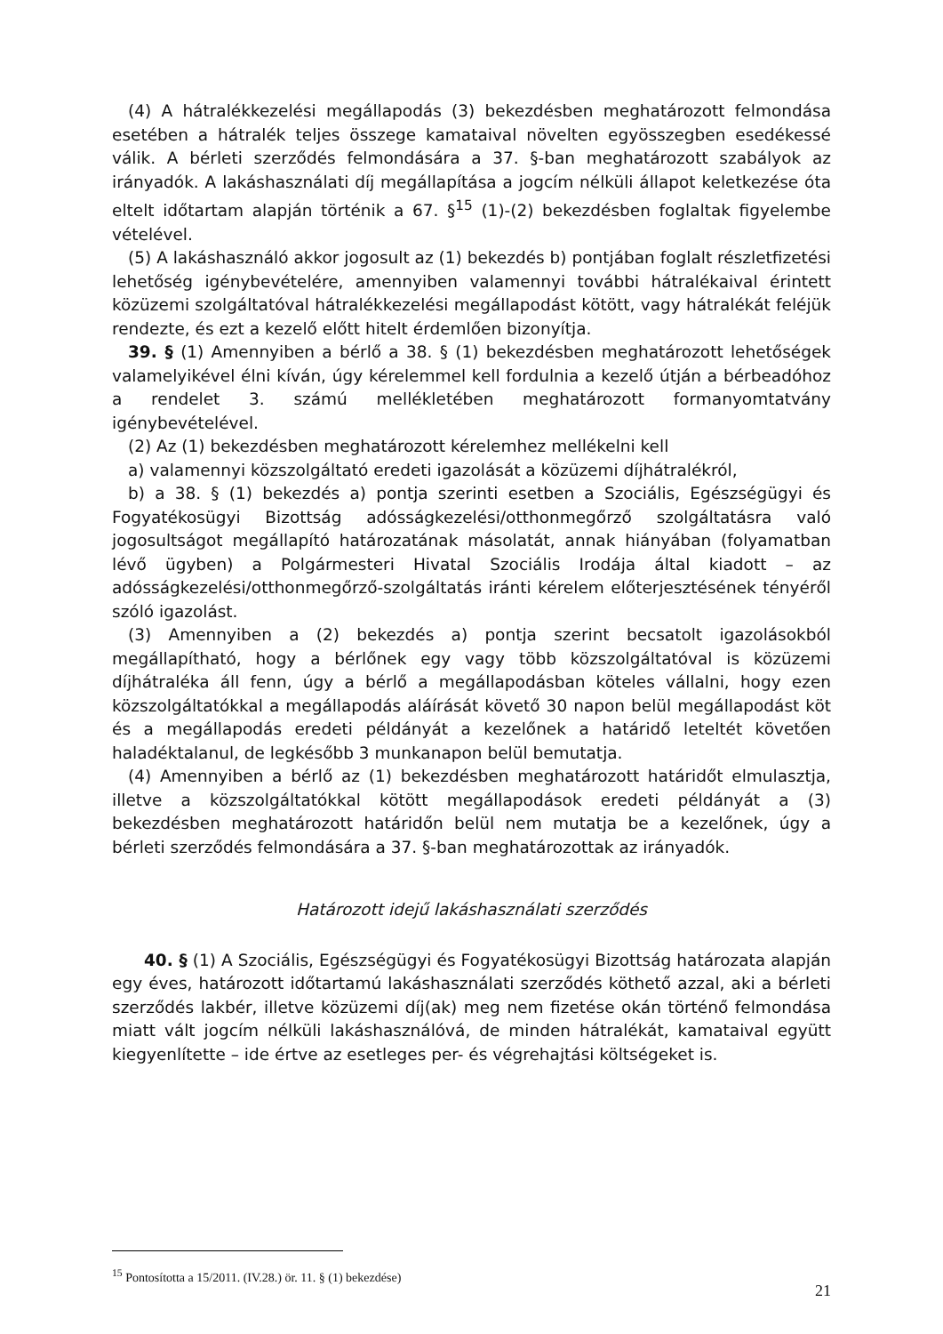(4) A hátralékkezelési megállapodás (3) bekezdésben meghatározott felmondása esetében a hátralék teljes összege kamataival növelten egyösszegben esedékessé válik. A bérleti szerződés felmondására a 37. §-ban meghatározott szabályok az irányadók. A lakáshasználati díj megállapítása a jogcím nélküli állapot keletkezése óta eltelt időtartam alapján történik a 67. §<sup>15</sup> (1)-(2) bekezdésben foglaltak figyelembe vételével.
(5) A lakáshasználó akkor jogosult az (1) bekezdés b) pontjában foglalt részletfizetési lehetőség igénybevételére, amennyiben valamennyi további hátralékaival érintett közüzemi szolgáltatóval hátralékkezelési megállapodást kötött, vagy hátralékát feléjük rendezte, és ezt a kezelő előtt hitelt érdemlően bizonyítja.
39. § (1) Amennyiben a bérlő a 38. § (1) bekezdésben meghatározott lehetőségek valamelyikével élni kíván, úgy kérelemmel kell fordulnia a kezelő útján a bérbeadóhoz a rendelet 3. számú mellékletében meghatározott formanyomtatvány igénybevételével.
(2) Az (1) bekezdésben meghatározott kérelemhez mellékelni kell
a) valamennyi közszolgáltató eredeti igazolását a közüzemi díjhátralékról,
b) a 38. § (1) bekezdés a) pontja szerinti esetben a Szociális, Egészségügyi és Fogyatékosügyi Bizottság adósságkezelési/otthonmegőrző szolgáltatásra való jogosultságot megállapító határozatának másolatát, annak hiányában (folyamatban lévő ügyben) a Polgármesteri Hivatal Szociális Irodája által kiadott – az adósságkezelési/otthonmegőrző-szolgáltatás iránti kérelem előterjesztésének tényéről szóló igazolást.
(3) Amennyiben a (2) bekezdés a) pontja szerint becsatolt igazolásokból megállapítható, hogy a bérlőnek egy vagy több közszolgáltatóval is közüzemi díjhátraléka áll fenn, úgy a bérlő a megállapodásban köteles vállalni, hogy ezen közszolgáltatókkal a megállapodás aláírását követő 30 napon belül megállapodást köt és a megállapodás eredeti példányát a kezelőnek a határidő leteltét követően haladéktalanul, de legkésőbb 3 munkanapon belül bemutatja.
(4) Amennyiben a bérlő az (1) bekezdésben meghatározott határidőt elmulasztja, illetve a közszolgáltatókkal kötött megállapodások eredeti példányát a (3) bekezdésben meghatározott határidőn belül nem mutatja be a kezelőnek, úgy a bérleti szerződés felmondására a 37. §-ban meghatározottak az irányadók.
Határozott idejű lakáshasználati szerződés
40. § (1) A Szociális, Egészségügyi és Fogyatékosügyi Bizottság határozata alapján egy éves, határozott időtartamú lakáshasználati szerződés köthető azzal, aki a bérleti szerződés lakbér, illetve közüzemi díj(ak) meg nem fizetése okán történő felmondása miatt vált jogcím nélküli lakáshasználóvá, de minden hátralékát, kamataival együtt kiegyenlítette – ide értve az esetleges per- és végrehajtási költségeket is.
<sup>15</sup> Pontosította a 15/2011. (IV.28.) ör. 11. § (1) bekezdése)
21